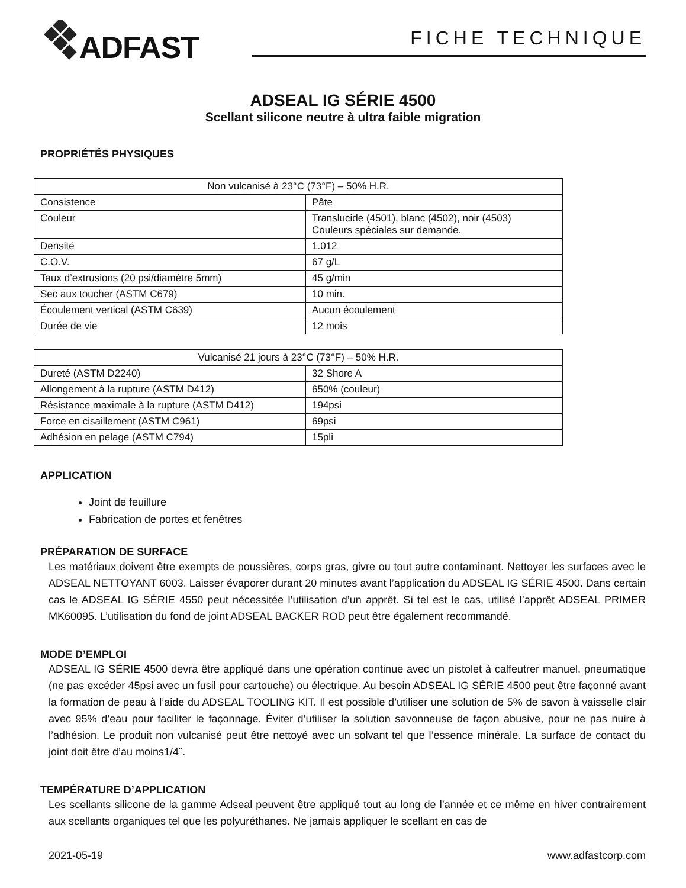ADFAST
FICHE TECHNIQUE
ADSEAL IG SÉRIE 4500
Scellant silicone neutre à ultra faible migration
PROPRIÉTÉS PHYSIQUES
| Non vulcanisé à 23°C (73°F) – 50% H.R. | |
| --- | --- |
| Consistence | Pâte |
| Couleur | Translucide (4501), blanc (4502), noir (4503) Couleurs spéciales sur demande. |
| Densité | 1.012 |
| C.O.V. | 67 g/L |
| Taux d’extrusions (20 psi/diamètre 5mm) | 45 g/min |
| Sec aux toucher (ASTM C679) | 10 min. |
| Écoulement vertical (ASTM C639) | Aucun écoulement |
| Durée de vie | 12 mois |
| Vulcanisé 21 jours à 23°C (73°F) – 50% H.R. | |
| --- | --- |
| Dureté (ASTM D2240) | 32 Shore A |
| Allongement à la rupture (ASTM D412) | 650% (couleur) |
| Résistance maximale à la rupture (ASTM D412) | 194psi |
| Force en cisaillement (ASTM C961) | 69psi |
| Adhésion en pelage (ASTM C794) | 15pli |
APPLICATION
Joint de feuillure
Fabrication de portes et fenêtres
PRÉPARATION DE SURFACE
Les matériaux doivent être exempts de poussières, corps gras, givre ou tout autre contaminant. Nettoyer les surfaces avec le ADSEAL NETTOYANT 6003. Laisser évaporer durant 20 minutes avant l’application du ADSEAL IG SÉRIE 4500. Dans certain cas le ADSEAL IG SÉRIE 4550 peut nécessitée l’utilisation d’un apprêt. Si tel est le cas, utilisé l’apprêt ADSEAL PRIMER MK60095. L’utilisation du fond de joint ADSEAL BACKER ROD peut être également recommandé.
MODE D’EMPLOI
ADSEAL IG SÉRIE 4500 devra être appliqué dans une opération continue avec un pistolet à calfeutrer manuel, pneumatique (ne pas excéder 45psi avec un fusil pour cartouche) ou électrique. Au besoin ADSEAL IG SÉRIE 4500 peut être façonné avant la formation de peau à l’aide du ADSEAL TOOLING KIT. Il est possible d’utiliser une solution de 5% de savon à vaisselle clair avec 95% d’eau pour faciliter le façonnage. Éviter d’utiliser la solution savonneuse de façon abusive, pour ne pas nuire à l’adhésion. Le produit non vulcanisé peut être nettoyé avec un solvant tel que l’essence minérale. La surface de contact du joint doit être d’au moins1/4¨.
TEMPÉRATURE D’APPLICATION
Les scellants silicone de la gamme Adseal peuvent être appliqué tout au long de l’année et ce même en hiver contrairement aux scellants organiques tel que les polyuréthanes. Ne jamais appliquer le scellant en cas de
2021-05-19 www.adfastcorp.com